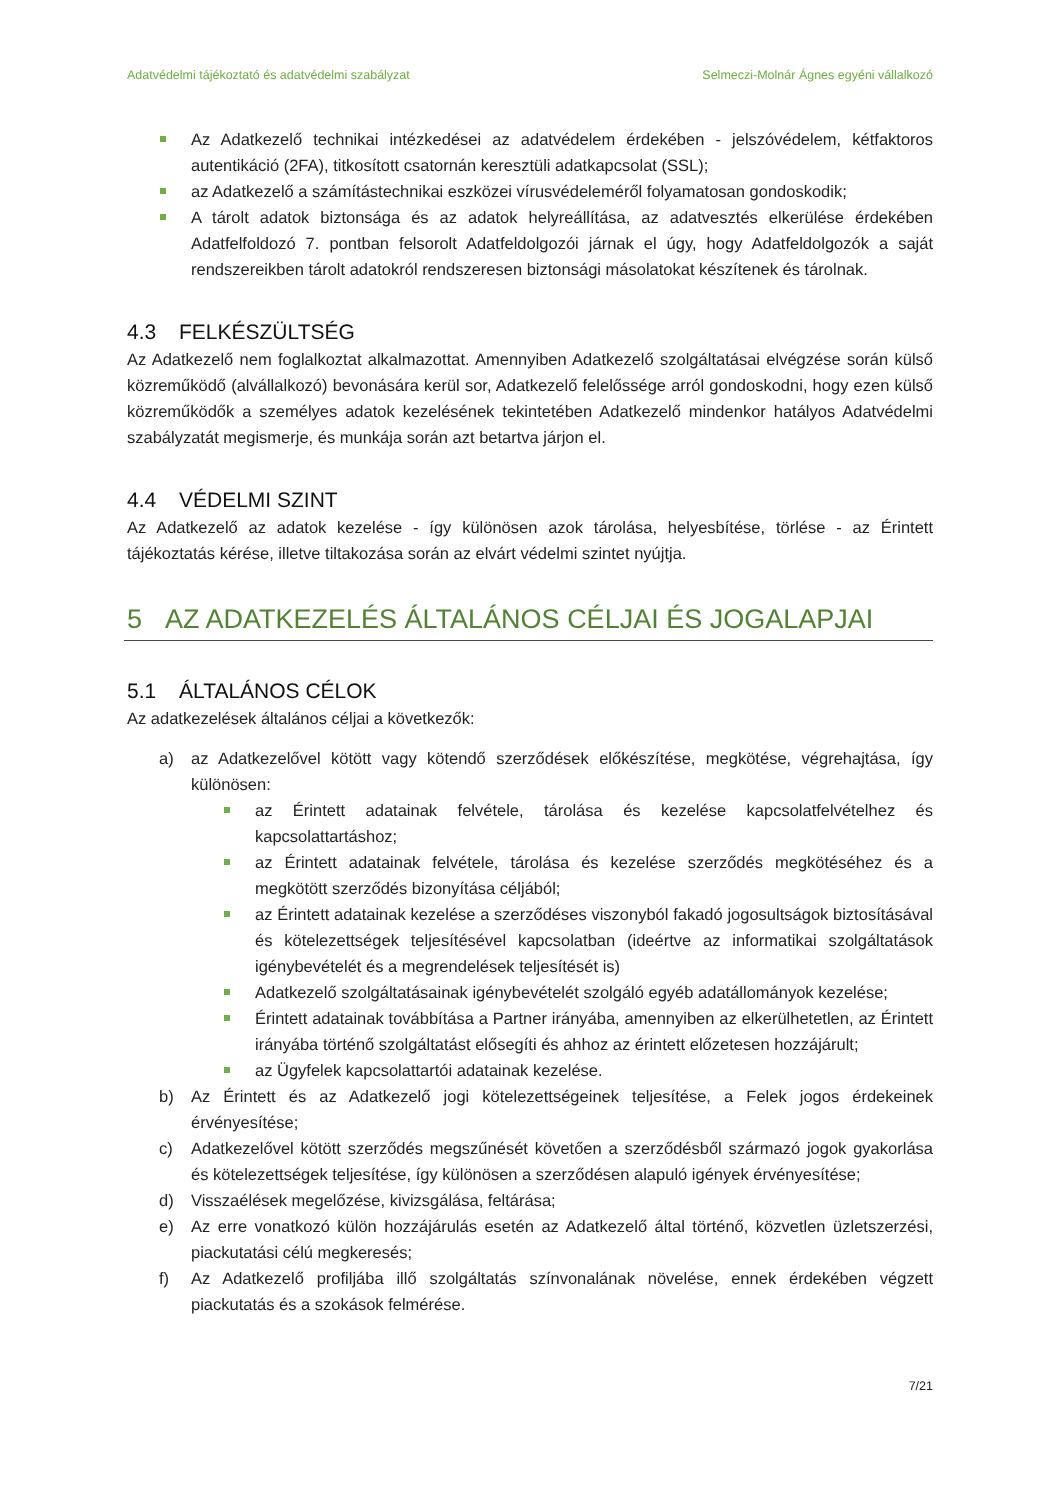Adatvédelmi tájékoztató és adatvédelmi szabályzat Selmeczi-Molnár Ágnes egyéni vállalkozó
Az Adatkezelő technikai intézkedései az adatvédelem érdekében - jelszóvédelem, kétfaktoros autentikáció (2FA), titkosított csatornán keresztüli adatkapcsolat (SSL);
az Adatkezelő a számítástechnikai eszközei vírusvédeleméről folyamatosan gondoskodik;
A tárolt adatok biztonsága és az adatok helyreállítása, az adatvesztés elkerülése érdekében Adatfelfoldozó 7. pontban felsorolt Adatfeldolgozói járnak el úgy, hogy Adatfeldolgozók a saját rendszereikben tárolt adatokról rendszeresen biztonsági másolatokat készítenek és tárolnak.
4.3 FELKÉSZÜLTSÉG
Az Adatkezelő nem foglalkoztat alkalmazottat. Amennyiben Adatkezelő szolgáltatásai elvégzése során külső közreműködő (alvállalkozó) bevonására kerül sor, Adatkezelő felelőssége arról gondoskodni, hogy ezen külső közreműködők a személyes adatok kezelésének tekintetében Adatkezelő mindenkor hatályos Adatvédelmi szabályzatát megismerje, és munkája során azt betartva járjon el.
4.4 VÉDELMI SZINT
Az Adatkezelő az adatok kezelése - így különösen azok tárolása, helyesbítése, törlése - az Érintett tájékoztatás kérése, illetve tiltakozása során az elvárt védelmi szintet nyújtja.
5 AZ ADATKEZELÉS ÁLTALÁNOS CÉLJAI ÉS JOGALAPJAI
5.1 ÁLTALÁNOS CÉLOK
Az adatkezelések általános céljai a következők:
a) az Adatkezelővel kötött vagy kötendő szerződések előkészítése, megkötése, végrehajtása, így különösen:
az Érintett adatainak felvétele, tárolása és kezelése kapcsolatfelvételhez és kapcsolattartáshoz;
az Érintett adatainak felvétele, tárolása és kezelése szerződés megkötéséhez és a megkötött szerződés bizonyítása céljából;
az Érintett adatainak kezelése a szerződéses viszonyból fakadó jogosultságok biztosításával és kötelezettségek teljesítésével kapcsolatban (ideértve az informatikai szolgáltatások igénybevételét és a megrendelések teljesítését is)
Adatkezelő szolgáltatásainak igénybevételét szolgáló egyéb adatállományok kezelése;
Érintett adatainak továbbítása a Partner irányába, amennyiben az elkerülhetetlen, az Érintett irányába történő szolgáltatást elősegíti és ahhoz az érintett előzetesen hozzájárult;
az Ügyfelek kapcsolattartói adatainak kezelése.
b) Az Érintett és az Adatkezelő jogi kötelezettségeinek teljesítése, a Felek jogos érdekeinek érvényesítése;
c) Adatkezelővel kötött szerződés megszűnését követően a szerződésből származó jogok gyakorlása és kötelezettségek teljesítése, így különösen a szerződésen alapuló igények érvényesítése;
d) Visszaélések megelőzése, kivizsgálása, feltárása;
e) Az erre vonatkozó külön hozzájárulás esetén az Adatkezelő által történő, közvetlen üzletszerzési, piackutatási célú megkeresés;
f) Az Adatkezelő profiljába illő szolgáltatás színvonalának növelése, ennek érdekében végzett piackutatás és a szokások felmérése.
7/21